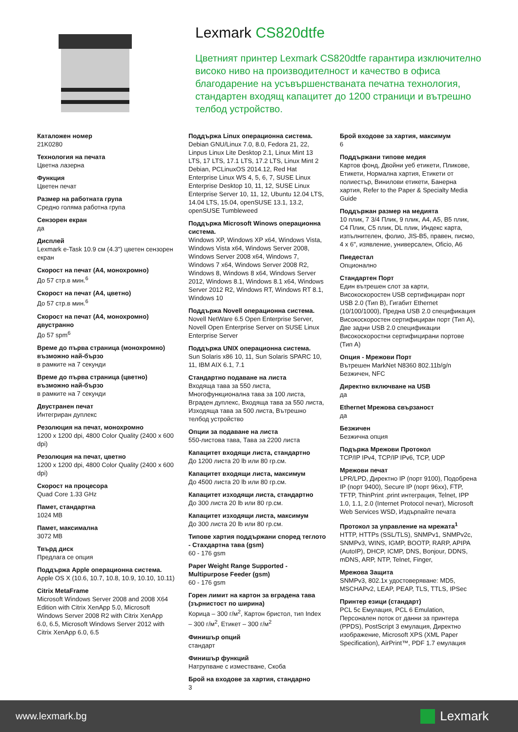Lexmark CS820dtfe
Цветният принтер Lexmark CS820dtfe гарантира изключително високо ниво на производителност и качество в офиса благодарение на усъвършенстваната печатна технология, стандартен входящ капацитет до 1200 страници и вътрешно телбод устройство.
Каталожен номер
21K0280
Технология на печата
Цветна лазерна
Функция
Цветен печат
Размер на работната група
Средно голяма работна група
Сензорен екран
да
Дисплей
Lexmark e-Task 10.9 см (4.3") цветен сензорен екран
Скорост на печат (A4, монохромно)
До 57 стр.в мин.<sup>6</sup>
Скорост на печат (A4, цветно)
До 57 стр.в мин.<sup>6</sup>
Скорост на печат (A4, монохромно) двустранно
До 57 spm<sup>6</sup>
Време до първа страница (монохромно) възможно най-бързо
в рамките на 7 секунди
Време до първа страница (цветно) възможно най-бързо
в рамките на 7 секунди
Двустранен печат
Интегриран дуплекс
Резолюция на печат, монохромно
1200 x 1200 dpi, 4800 Color Quality (2400 x 600 dpi)
Резолюция на печат, цветно
1200 x 1200 dpi, 4800 Color Quality (2400 x 600 dpi)
Скорост на процесора
Quad Core 1.33 GHz
Памет, стандартна
1024 MB
Памет, максимална
3072 MB
Твърд диск
Предлага се опция
Поддържа Apple операционна система.
Apple OS X (10.6, 10.7, 10.8, 10.9, 10.10, 10.11)
Citrix MetaFrame
Microsoft Windows Server 2008 and 2008 X64 Edition with Citrix XenApp 5.0, Microsoft Windows Server 2008 R2 with Citrix XenApp 6.0, 6.5, Microsoft Windows Server 2012 with Citrix XenApp 6.0, 6.5
Поддържа Linux операционна система.
Debian GNU/Linux 7.0, 8.0, Fedora 21, 22, Linpus Linux Lite Desktop 2.1, Linux Mint 13 LTS, 17 LTS, 17.1 LTS, 17.2 LTS, Linux Mint 2 Debian, PCLinuxOS 2014.12, Red Hat Enterprise Linux WS 4, 5, 6, 7, SUSE Linux Enterprise Desktop 10, 11, 12, SUSE Linux Enterprise Server 10, 11, 12, Ubuntu 12.04 LTS, 14.04 LTS, 15.04, openSUSE 13.1, 13.2, openSUSE Tumbleweed
Поддържа Microsoft Winows операционна система.
Windows XP, Windows XP x64, Windows Vista, Windows Vista x64, Windows Server 2008, Windows Server 2008 x64, Windows 7, Windows 7 x64, Windows Server 2008 R2, Windows 8, Windows 8 x64, Windows Server 2012, Windows 8.1, Windows 8.1 x64, Windows Server 2012 R2, Windows RT, Windows RT 8.1, Windows 10
Поддържа Novell операционна система.
Novell NetWare 6.5 Open Enterprise Server, Novell Open Enterprise Server on SUSE Linux Enterprise Server
Поддържа UNIX операционна система.
Sun Solaris x86 10, 11, Sun Solaris SPARC 10, 11, IBM AIX 6.1, 7.1
Стандартно подаване на листа
Входяща тава за 550 листа, Многофункционална тава за 100 листа, Вграден дуплекс, Входяща тава за 550 листа, Изходяща тава за 500 листа, Вътрешно телбод устройство
Опции за подаване на листа
550-листова тава, Тава за 2200 листа
Капацитет входящи листа, стандартно
До 1200 листа 20 lb или 80 гр.см.
Капацитет входящи листа, максимум
До 4500 листа 20 lb или 80 гр.см.
Капацитет изходящи листа, стандартно
До 300 листа 20 lb или 80 гр.см.
Капацитет изходящи листа, максимум
До 300 листа 20 lb или 80 гр.см.
Типове хартия поддържани според теглото - Стахдартна тава (gsm)
60 - 176 gsm
Paper Weight Range Supported - Multipurpose Feeder (gsm)
60 - 176 gsm
Горен лимит на картон за вградена тава (зърнистост по ширина)
Корица – 300 г/м<sup>2</sup>, Картон бристол, тип Index – 300 г/м<sup>2</sup>, Етикет – 300 г/м<sup>2</sup>
Финишър опций
стандарт
Финишър функций
Натрупване с изместване, Скоба
Брой на входове за хартия, стандарно
3
Брой входове за хартия, максимум
6
Поддържани типове медия
Картов фонд, Двойни уеб етикети, Пликове, Етикети, Нормална хартия, Етикети от полиестър, Винилови етикети, Банерна хартия, Refer to the Paper & Specialty Media Guide
Поддържан размер на медията
10 плик, 7 3/4 Плик, 9 плик, A4, A5, B5 плик, C4 Плик, C5 плик, DL плик, Индекс карта, изпълнителен, фолио, JIS-B5, правен, писмо, 4 x 6", изявление, универсален, Oficio, A6
Пиедестал
Опционално
Стандартен Порт
Един вътрешен слот за карти, Високоскоростен USB сертифициран порт USB 2.0 (Тип B), Гигабит Ethernet (10/100/1000), Предна USB 2.0 спецификация Високоскоростен сертифициран порт (Тип A), Две задни USB 2.0 спецификации Високоскоростни сертифицирани портове (Тип A)
Опция - Мрежови Порт
Вътрешен MarkNet N8360 802.11b/g/n Безжичен, NFC
Директно включване на USB
да
Ethernet Мрежова свързаност
да
Безжичен
Безжична опция
Подържа Мрежови Протокол
TCP/IP IPv4, TCP/IP IPv6, TCP, UDP
Мрежови печат
LPR/LPD, Директно IP (порт 9100), Подобрена IP (порт 9400), Secure IP (порт 96xx), FTP, TFTP, ThinPrint .print интеграция, Telnet, IPP 1.0, 1.1, 2.0 (Internet Protocol печат), Microsoft Web Services WSD, Издърпайте печата
Протокол за управление на мрежата<sup>1</sup>
HTTP, HTTPs (SSL/TLS), SNMPv1, SNMPv2c, SNMPv3, WINS, IGMP, BOOTP, RARP, APIPA (AutoIP), DHCP, ICMP, DNS, Bonjour, DDNS, mDNS, ARP, NTP, Telnet, Finger,
Мрежова Защита
SNMPv3, 802.1x удостоверяване: MD5, MSCHAPv2, LEAP, PEAP, TLS, TTLS, IPSec
Принтер езици (стандарт)
PCL 5c Емулация, PCL 6 Emulation, Персонален поток от данни за принтера (PPDS), PostScript 3 емулация, Директно изображение, Microsoft XPS (XML Paper Specification), AirPrint™, PDF 1.7 емулация
www.lexmark.bg Lexmark